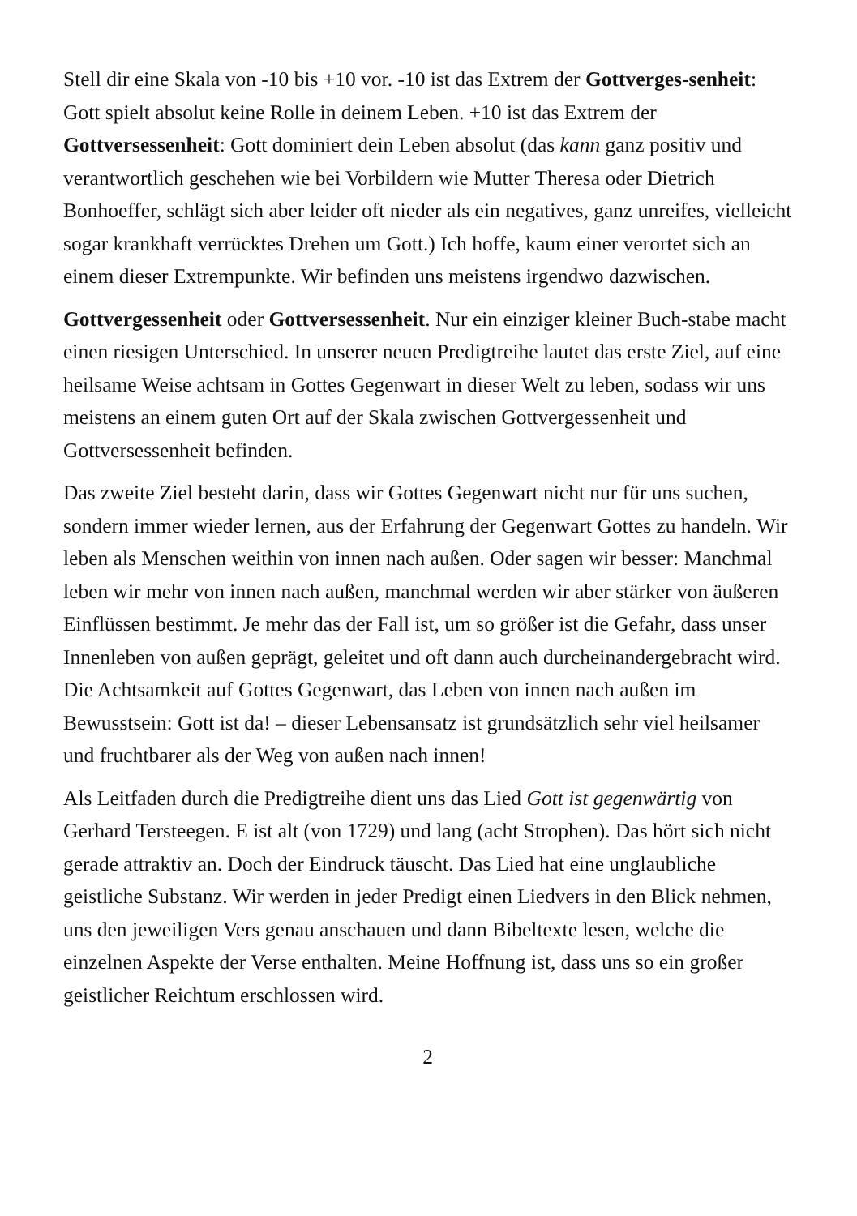Stell dir eine Skala von -10 bis +10 vor. -10 ist das Extrem der Gottverges-senheit: Gott spielt absolut keine Rolle in deinem Leben. +10 ist das Extrem der Gottversessenheit: Gott dominiert dein Leben absolut (das kann ganz positiv und verantwortlich geschehen wie bei Vorbildern wie Mutter Theresa oder Dietrich Bonhoeffer, schlägt sich aber leider oft nieder als ein negatives, ganz unreifes, vielleicht sogar krankhaft verrücktes Drehen um Gott.) Ich hoffe, kaum einer verortet sich an einem dieser Extrempunkte. Wir befinden uns meistens irgendwo dazwischen.
Gottvergessenheit oder Gottversessenheit. Nur ein einziger kleiner Buch-stabe macht einen riesigen Unterschied. In unserer neuen Predigtreihe lautet das erste Ziel, auf eine heilsame Weise achtsam in Gottes Gegenwart in dieser Welt zu leben, sodass wir uns meistens an einem guten Ort auf der Skala zwischen Gottvergessenheit und Gottversessenheit befinden.
Das zweite Ziel besteht darin, dass wir Gottes Gegenwart nicht nur für uns suchen, sondern immer wieder lernen, aus der Erfahrung der Gegenwart Gottes zu handeln. Wir leben als Menschen weithin von innen nach außen. Oder sagen wir besser: Manchmal leben wir mehr von innen nach außen, manchmal werden wir aber stärker von äußeren Einflüssen bestimmt. Je mehr das der Fall ist, um so größer ist die Gefahr, dass unser Innenleben von außen geprägt, geleitet und oft dann auch durcheinandergebracht wird. Die Achtsamkeit auf Gottes Gegenwart, das Leben von innen nach außen im Bewusstsein: Gott ist da! – dieser Lebensansatz ist grundsätzlich sehr viel heilsamer und fruchtbarer als der Weg von außen nach innen!
Als Leitfaden durch die Predigtreihe dient uns das Lied Gott ist gegenwärtig von Gerhard Tersteegen. E ist alt (von 1729) und lang (acht Strophen). Das hört sich nicht gerade attraktiv an. Doch der Eindruck täuscht. Das Lied hat eine unglaubliche geistliche Substanz. Wir werden in jeder Predigt einen Liedvers in den Blick nehmen, uns den jeweiligen Vers genau anschauen und dann Bibeltexte lesen, welche die einzelnen Aspekte der Verse enthalten. Meine Hoffnung ist, dass uns so ein großer geistlicher Reichtum erschlossen wird.
2